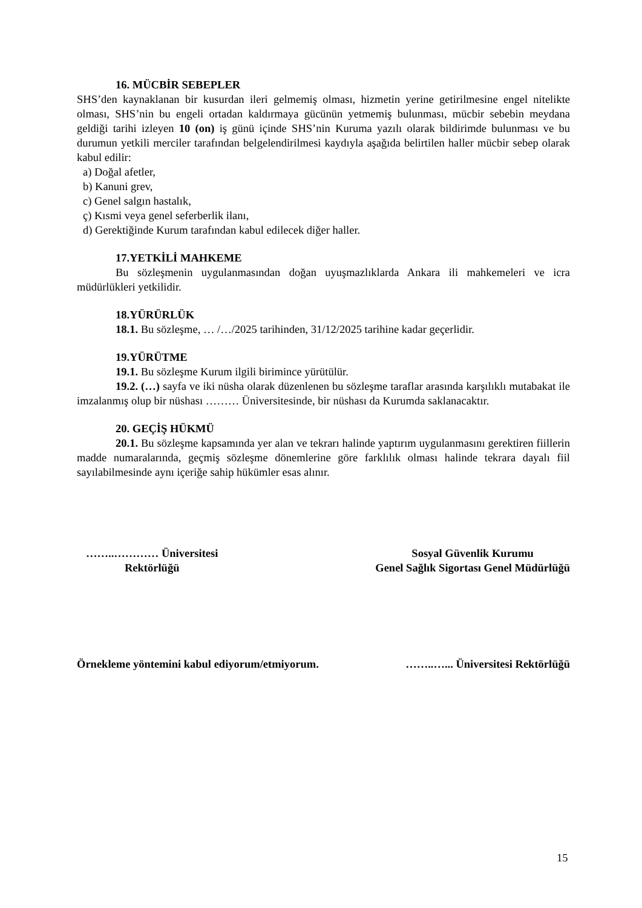16. MÜCBİR SEBEPLER
SHS’den kaynaklanan bir kusurdan ileri gelmemiş olması, hizmetin yerine getirilmesine engel nitelikte olması, SHS’nin bu engeli ortadan kaldırmaya gücünün yetmemiş bulunması, mücbir sebebin meydana geldiği tarihi izleyen 10 (on) iş günü içinde SHS’nin Kuruma yazılı olarak bildirimde bulunması ve bu durumun yetkili merciler tarafından belgelendirilmesi kaydıyla aşağıda belirtilen haller mücbir sebep olarak kabul edilir:
a) Doğal afetler,
b) Kanuni grev,
c) Genel salgın hastalık,
ç) Kısmi veya genel seferberlik ilanı,
d) Gerektiğinde Kurum tarafından kabul edilecek diğer haller.
17.YETKİLİ MAHKEME
Bu sözleşmenin uygulanmasından doğan uyuşmazlıklarda Ankara ili mahkemeleri ve icra müdürlükleri yetkilidir.
18.YÜRÜRLÜK
18.1. Bu sözleşme, … /…/2025 tarihinden, 31/12/2025 tarihine kadar geçerlidir.
19.YÜRÜTME
19.1. Bu sözleşme Kurum ilgili birimince yürütülür.
19.2. (…) sayfa ve iki nüsha olarak düzenlenen bu sözleşme taraflar arasında karşılıklı mutabakat ile imzalanmış olup bir nüshası ……… Üniversitesinde, bir nüshası da Kurumda saklanacaktır.
20. GEÇİŞ HÜKMÜ
20.1. Bu sözleşme kapsamında yer alan ve tekrarı halinde yaptırım uygulanmasını gerektiren fiillerin madde numaralarında, geçmiş sözleşme dönemlerine göre farklılık olması halinde tekrara dayalı fiil sayılabilmesinde aynı içeriğe sahip hükümler esas alınır.
……..………… Üniversitesi
Rektörlüğü
Sosyal Güvenlik Kurumu
Genel Sağlık Sigortası Genel Müdürlüğü
Örnekleme yöntemini kabul ediyorum/etmiyorum. ……..…... Üniversitesi Rektörlüğü
15